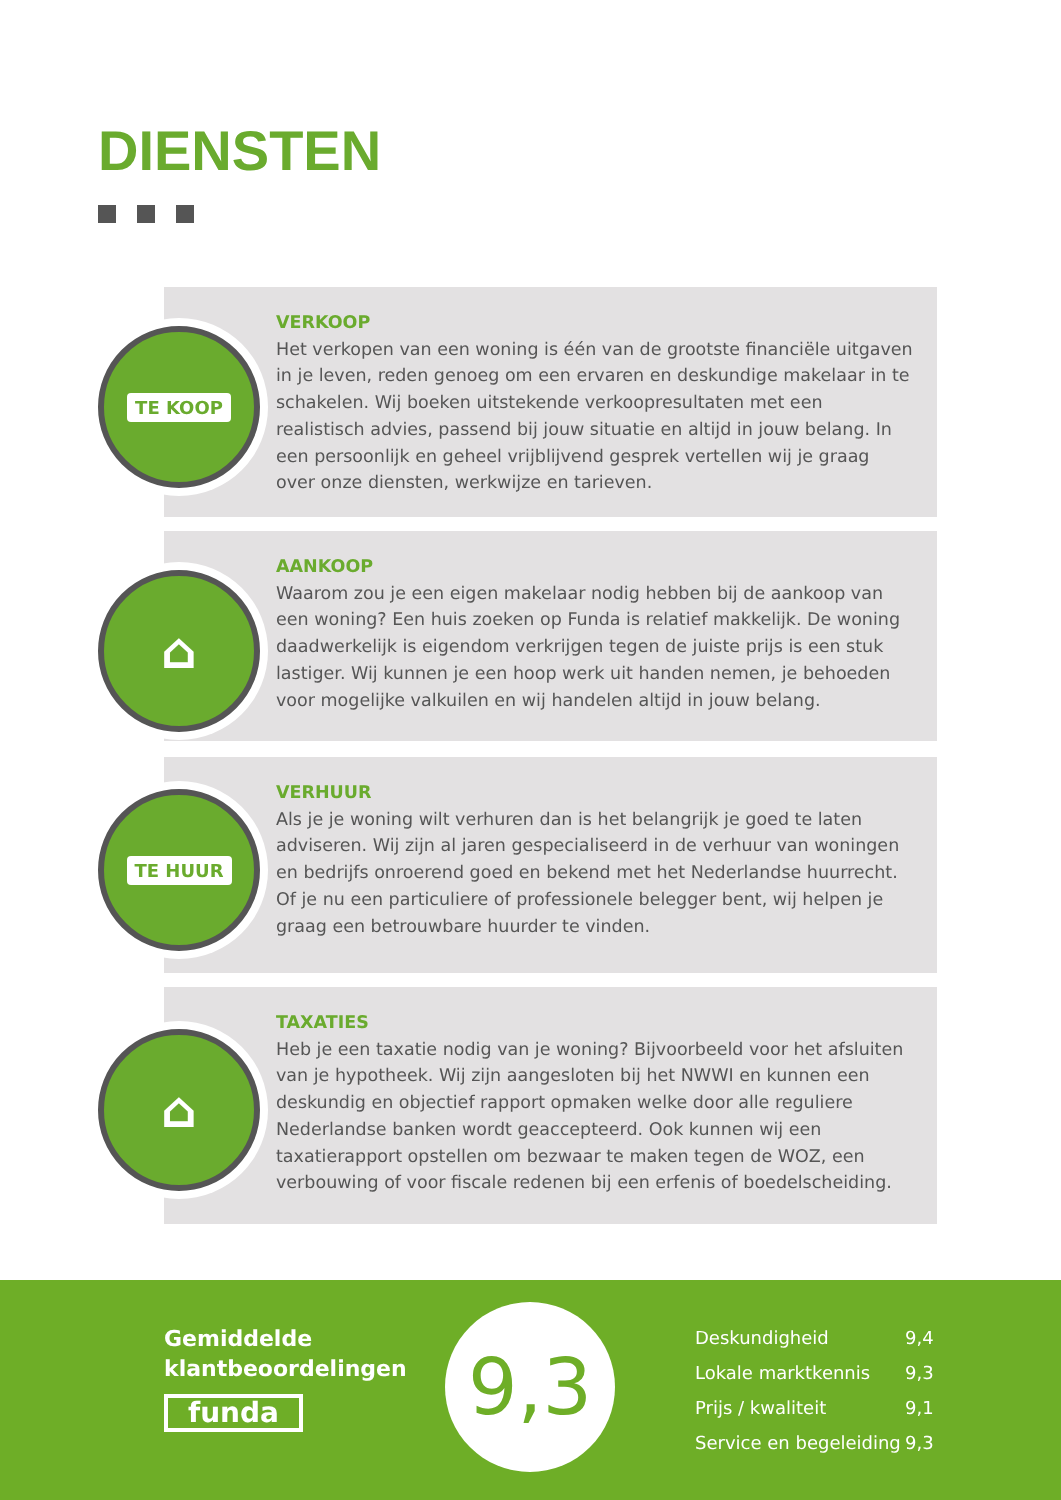DIENSTEN
VERKOOP
Het verkopen van een woning is één van de grootste financiële uitgaven in je leven, reden genoeg om een ervaren en deskundige makelaar in te schakelen. Wij boeken uitstekende verkoopresultaten met een realistisch advies, passend bij jouw situatie en altijd in jouw belang. In een persoonlijk en geheel vrijblijvend gesprek vertellen wij je graag over onze diensten, werkwijze en tarieven.
TE KOOP
AANKOOP
Waarom zou je een eigen makelaar nodig hebben bij de aankoop van een woning? Een huis zoeken op Funda is relatief makkelijk. De woning daadwerkelijk is eigendom verkrijgen tegen de juiste prijs is een stuk lastiger. Wij kunnen je een hoop werk uit handen nemen, je behoeden voor mogelijke valkuilen en wij handelen altijd in jouw belang.
⌂
VERHUUR
Als je je woning wilt verhuren dan is het belangrijk je goed te laten adviseren. Wij zijn al jaren gespecialiseerd in de verhuur van woningen en bedrijfs onroerend goed en bekend met het Nederlandse huurrecht. Of je nu een particuliere of professionele belegger bent, wij helpen je graag een betrouwbare huurder te vinden.
TE HUUR
TAXATIES
Heb je een taxatie nodig van je woning? Bijvoorbeeld voor het afsluiten van je hypotheek. Wij zijn aangesloten bij het NWWI en kunnen een deskundig en objectief rapport opmaken welke door alle reguliere Nederlandse banken wordt geaccepteerd. Ook kunnen wij een taxatierapport opstellen om bezwaar te maken tegen de WOZ, een verbouwing of voor fiscale redenen bij een erfenis of boedelscheiding.
⌂
Gemiddelde
klantbeoordelingen
funda
9,3
Deskundigheid 9,4
Lokale marktkennis 9,3
Prijs / kwaliteit 9,1
Service en begeleiding 9,3